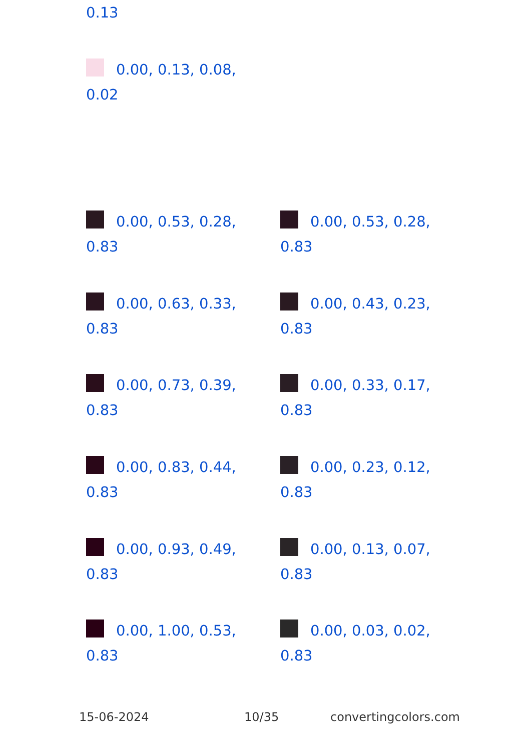0.13
0.00, 0.13, 0.08, 0.02
0.00, 0.53, 0.28, 0.83
0.00, 0.53, 0.28, 0.83
0.00, 0.63, 0.33, 0.83
0.00, 0.43, 0.23, 0.83
0.00, 0.73, 0.39, 0.83
0.00, 0.33, 0.17, 0.83
0.00, 0.83, 0.44, 0.83
0.00, 0.23, 0.12, 0.83
0.00, 0.93, 0.49, 0.83
0.00, 0.13, 0.07, 0.83
0.00, 1.00, 0.53, 0.83
0.00, 0.03, 0.02, 0.83
15-06-2024 10/35 convertingcolors.com